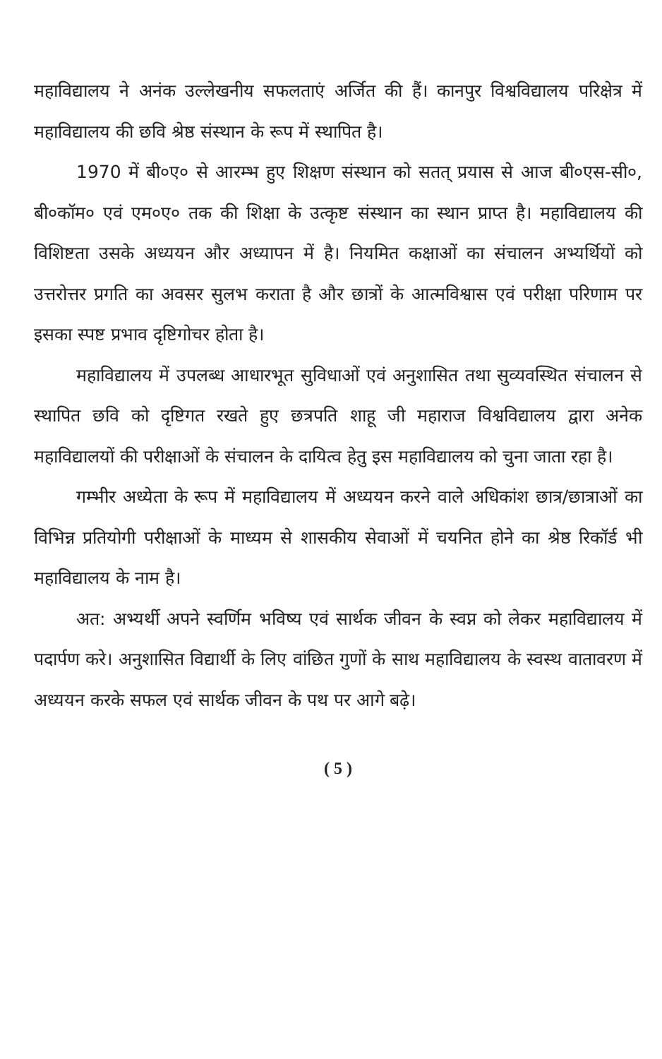महाविद्यालय ने अनंक उल्लेखनीय सफलताएं अर्जित की हैं। कानपुर विश्वविद्यालय परिक्षेत्र में महाविद्यालय की छवि श्रेष्ठ संस्थान के रूप में स्थापित है।
1970 में बी०ए० से आरम्भ हुए शिक्षण संस्थान को सतत् प्रयास से आज बी०एस-सी०, बी०कॉम० एवं एम०ए० तक की शिक्षा के उत्कृष्ट संस्थान का स्थान प्राप्त है। महाविद्यालय की विशिष्टता उसके अध्ययन और अध्यापन में है। नियमित कक्षाओं का संचालन अभ्यर्थियों को उत्तरोत्तर प्रगति का अवसर सुलभ कराता है और छात्रों के आत्मविश्वास एवं परीक्षा परिणाम पर इसका स्पष्ट प्रभाव दृष्टिगोचर होता है।
महाविद्यालय में उपलब्ध आधारभूत सुविधाओं एवं अनुशासित तथा सुव्यवस्थित संचालन से स्थापित छवि को दृष्टिगत रखते हुए छत्रपति शाहू जी महाराज विश्वविद्यालय द्वारा अनेक महाविद्यालयों की परीक्षाओं के संचालन के दायित्व हेतु इस महाविद्यालय को चुना जाता रहा है।
गम्भीर अध्येता के रूप में महाविद्यालय में अध्ययन करने वाले अधिकांश छात्र/छात्राओं का विभिन्न प्रतियोगी परीक्षाओं के माध्यम से शासकीय सेवाओं में चयनित होने का श्रेष्ठ रिकॉर्ड भी महाविद्यालय के नाम है।
अत: अभ्यर्थी अपने स्वर्णिम भविष्य एवं सार्थक जीवन के स्वप्न को लेकर महाविद्यालय में पदार्पण करे। अनुशासित विद्यार्थी के लिए वांछित गुणों के साथ महाविद्यालय के स्वस्थ वातावरण में अध्ययन करके सफल एवं सार्थक जीवन के पथ पर आगे बढ़े।
( 5 )